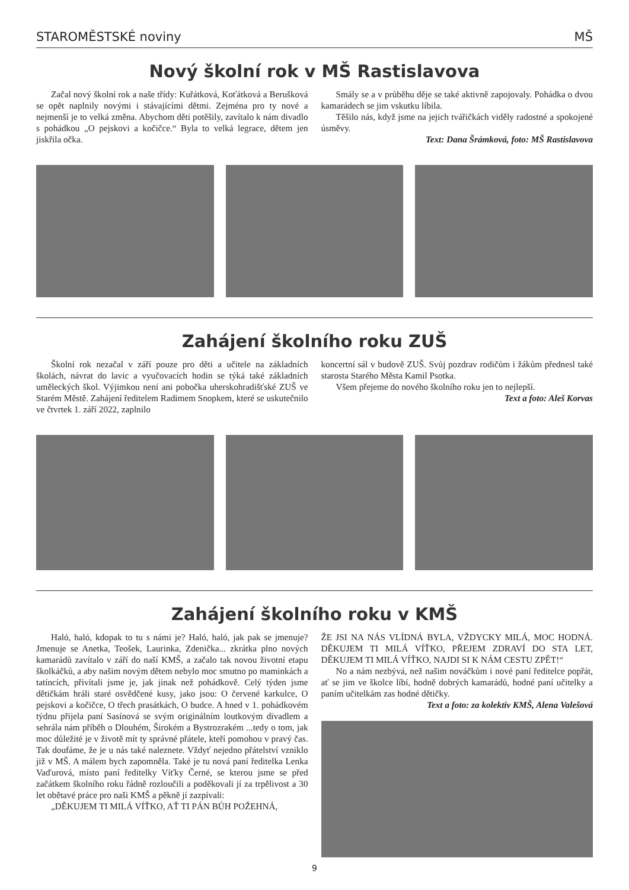STAROMĚSTSKÉ noviny MŠ
Nový školní rok v MŠ Rastislavova
Začal nový školní rok a naše třídy: Kuřátková, Koťátková a Berušková se opět naplnily novými i stávajícími dětmi. Zejména pro ty nové a nejmenší je to velká změna. Abychom děti potěšily, zavítalo k nám divadlo s pohádkou „O pejskovi a kočičce.“ Byla to velká legrace, dětem jen jiskřila očka.
Smály se a v průběhu děje se také aktivně zapojovaly. Pohádka o dvou kamarádech se jim vskutku líbila.
Těšilo nás, když jsme na jejich tvářičkách viděly radostné a spokojené úsměvy.
Text: Dana Šrámková, foto: MŠ Rastislavova
Zahájení školního roku ZUŠ
Školní rok nezačal v září pouze pro děti a učitele na základních školách, návrat do lavic a vyučovacích hodin se týká také základních uměleckých škol. Výjimkou není ani pobočka uherskohradišťské ZUŠ ve Starém Městě. Zahájení ředitelem Radimem Snopkem, které se uskutečnilo ve čtvrtek 1. září 2022, zaplnilo
koncertní sál v budově ZUŠ. Svůj pozdrav rodičům i žákům přednesl také starosta Starého Města Kamil Psotka.
Všem přejeme do nového školního roku jen to nejlepší.
Text a foto: Aleš Korvas
Zahájení školního roku v KMŠ
Haló, haló, kdopak to tu s námi je? Haló, haló, jak pak se jmenuje? Jmenuje se Anetka, Teošek, Laurinka, Zdenička... zkrátka plno nových kamarádů zavítalo v září do naší KMŠ, a začalo tak novou životní etapu školkáčků, a aby našim novým dětem nebylo moc smutno po maminkách a tatíncích, přivítali jsme je, jak jinak než pohádkově. Celý týden jsme dětičkám hráli staré osvědčené kusy, jako jsou: O červené karkulce, O pejskovi a kočičce, O třech prasátkách, O budce. A hned v 1. pohádkovém týdnu přijela paní Sasínová se svým originálním loutkovým divadlem a sehrála nám příběh o Dlouhém, Širokém a Bystrozrakém ...tedy o tom, jak moc důležité je v životě mít ty správné přátele, kteří pomohou v pravý čas. Tak doufáme, že je u nás také naleznete. Vždyť nejedno přátelství vzniklo již v MŠ. A málem bych zapomněla. Také je tu nová paní ředitelka Lenka Vaďurová, místo paní ředitelky Víťky Černé, se kterou jsme se před začátkem školního roku řádně rozloučili a poděkovali jí za trpělivost a 30 let obětavé práce pro naši KMŠ a pěkně jí zazpívali:
„DĚKUJEM TI MILÁ VÍŤKO, AŤ TI PÁN BŮH POŽEHNÁ,
ŽE JSI NA NÁS VLÍDNÁ BYLA, VŽDYCKY MILÁ, MOC HODNÁ. DĚKUJEM TI MILÁ VÍŤKO, PŘEJEM ZDRAVÍ DO STA LET, DĚKUJEM TI MILÁ VÍŤKO, NAJDI SI K NÁM CESTU ZPĚT!“
No a nám nezbývá, než našim nováčkům i nové paní ředitelce popřát, ať se jim ve školce líbí, hodně dobrých kamarádů, hodné paní učitelky a paním učitelkám zas hodné dětičky.
Text a foto: za kolektiv KMŠ, Alena Valešová
9